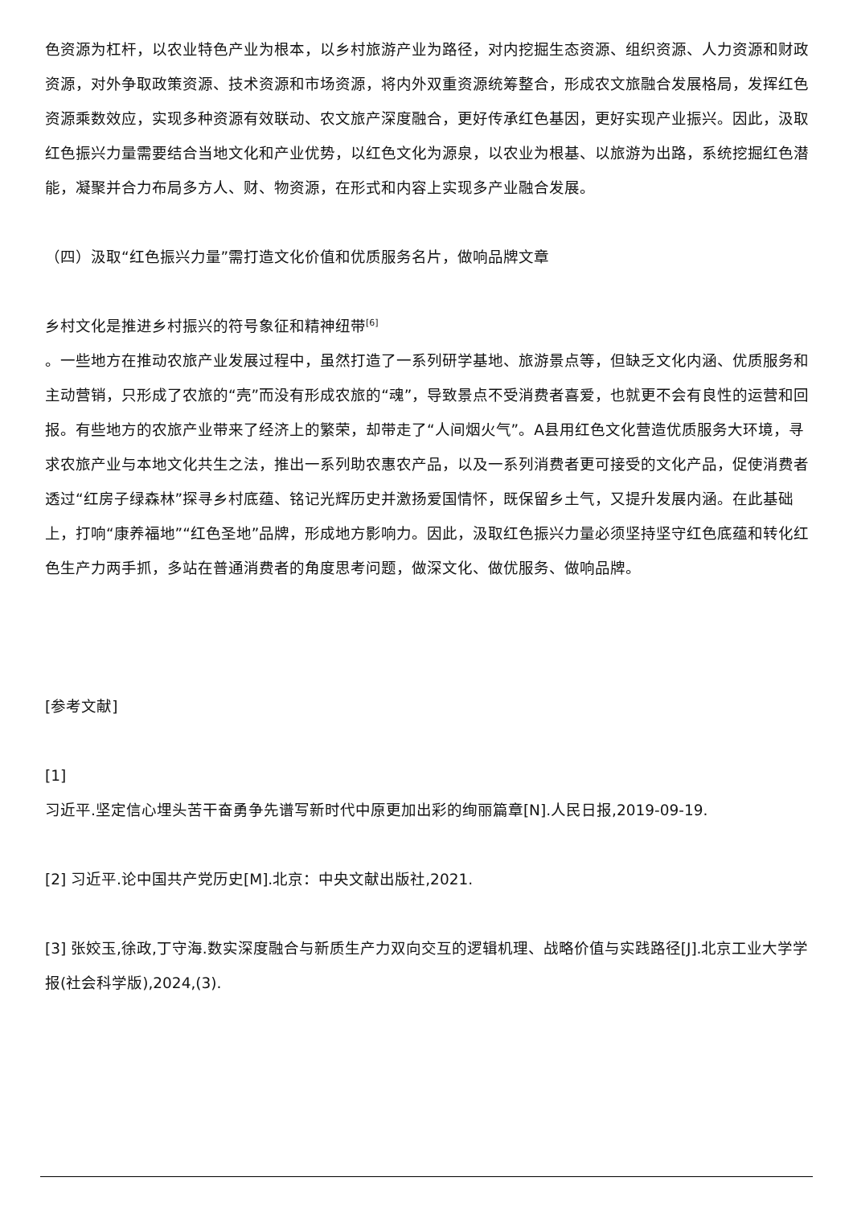色资源为杠杆，以农业特色产业为根本，以乡村旅游产业为路径，对内挖掘生态资源、组织资源、人力资源和财政资源，对外争取政策资源、技术资源和市场资源，将内外双重资源统筹整合，形成农文旅融合发展格局，发挥红色资源乘数效应，实现多种资源有效联动、农文旅产深度融合，更好传承红色基因，更好实现产业振兴。因此，汲取红色振兴力量需要结合当地文化和产业优势，以红色文化为源泉，以农业为根基、以旅游为出路，系统挖掘红色潜能，凝聚并合力布局多方人、财、物资源，在形式和内容上实现多产业融合发展。
（四）汲取“红色振兴力量”需打造文化价值和优质服务名片，做响品牌文章
乡村文化是推进乡村振兴的符号象征和精神纽带<sup>[6]</sup>
。一些地方在推动农旅产业发展过程中，虽然打造了一系列研学基地、旅游景点等，但缺乏文化内涵、优质服务和主动营销，只形成了农旅的“壳”而没有形成农旅的“魂”，导致景点不受消费者喜爱，也就更不会有良性的运营和回报。有些地方的农旅产业带来了经济上的繁荣，却带走了“人间烟火气”。A县用红色文化营造优质服务大环境，寻求农旅产业与本地文化共生之法，推出一系列助农惠农产品，以及一系列消费者更可接受的文化产品，促使消费者透过“红房子绿森林”探寻乡村底蕴、铭记光辉历史并激扬爱国情怀，既保留乡土气，又提升发展内涵。在此基础上，打响“康养福地”“红色圣地”品牌，形成地方影响力。因此，汲取红色振兴力量必须坚持坚守红色底蕴和转化红色生产力两手抓，多站在普通消费者的角度思考问题，做深文化、做优服务、做响品牌。
[参考文献]
[1]
习近平.坚定信心埋头苦干奋勇争先谱写新时代中原更加出彩的绚丽篇章[N].人民日报,2019-09-19.
[2] 习近平.论中国共产党历史[M].北京：中央文献出版社,2021.
[3] 张姣玉,徐政,丁守海.数实深度融合与新质生产力双向交互的逻辑机理、战略价值与实践路径[J].北京工业大学学报(社会科学版),2024,(3).